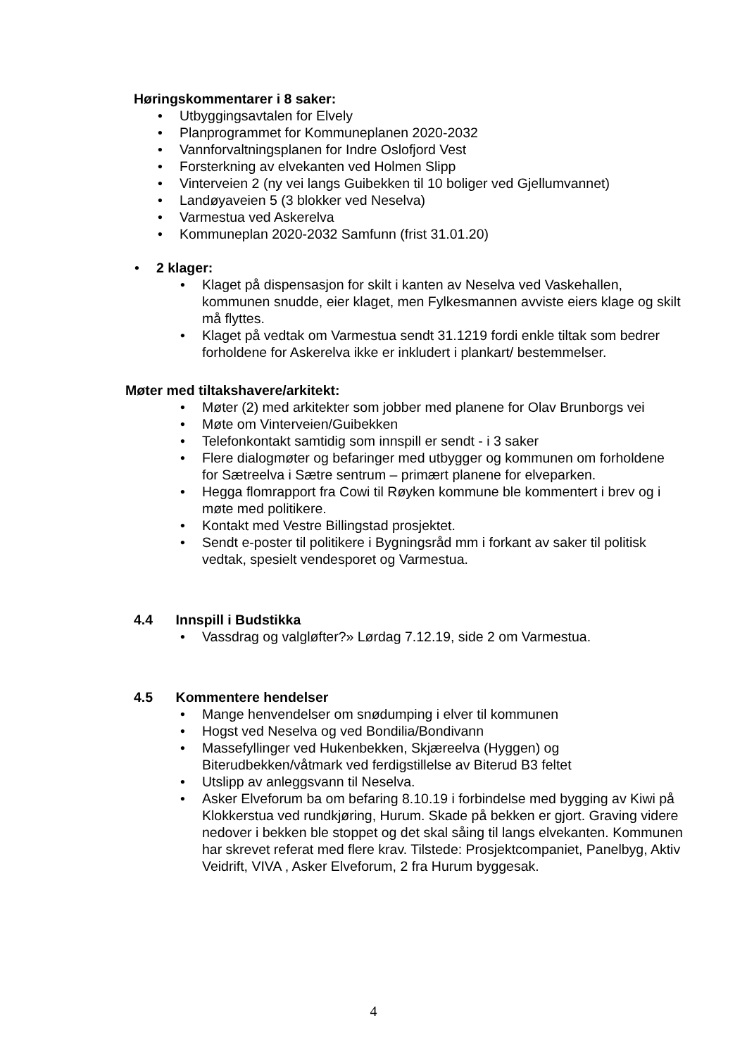Høringskommentarer i 8 saker:
• Utbyggingsavtalen for Elvely
• Planprogrammet for Kommuneplanen 2020-2032
• Vannforvaltningsplanen for Indre Oslofjord Vest
• Forsterkning av elvekanten ved Holmen Slipp
• Vinterveien 2 (ny vei langs Guibekken til 10 boliger ved Gjellumvannet)
• Landøyaveien 5 (3 blokker ved Neselva)
• Varmestua ved Askerelva
• Kommuneplan 2020-2032 Samfunn (frist 31.01.20)
• 2 klager:
• Klaget på dispensasjon for skilt i kanten av Neselva ved Vaskehallen, kommunen snudde, eier klaget, men Fylkesmannen avviste eiers klage og skilt må flyttes.
• Klaget på vedtak om Varmestua sendt 31.1219 fordi enkle tiltak som bedrer forholdene for Askerelva ikke er inkludert i plankart/ bestemmelser.
Møter med tiltakshavere/arkitekt:
• Møter (2) med arkitekter som jobber med planene for Olav Brunborgs vei
• Møte om Vinterveien/Guibekken
• Telefonkontakt samtidig som innspill er sendt - i 3 saker
• Flere dialogmøter og befaringer med utbygger og kommunen om forholdene for Sætreelva i Sætre sentrum – primært planene for elveparken.
• Hegga flomrapport fra Cowi til Røyken kommune ble kommentert i brev og i møte med politikere.
• Kontakt med Vestre Billingstad prosjektet.
• Sendt e-poster til politikere i Bygningsråd mm i forkant av saker til politisk vedtak, spesielt vendesporet og Varmestua.
4.4 Innspill i Budstikka
• Vassdrag og valgløfter?» Lørdag 7.12.19, side 2 om Varmestua.
4.5 Kommentere hendelser
• Mange henvendelser om snødumping i elver til kommunen
• Hogst ved Neselva og ved Bondilia/Bondivann
• Massefyllinger ved Hukenbekken, Skjæreelva (Hyggen) og Biterudbekken/våtmark ved ferdigstillelse av Biterud B3 feltet
• Utslipp av anleggsvann til Neselva.
• Asker Elveforum ba om befaring 8.10.19 i forbindelse med bygging av Kiwi på Klokkerstua ved rundkjøring, Hurum. Skade på bekken er gjort. Graving videre nedover i bekken ble stoppet og det skal såing til langs elvekanten. Kommunen har skrevet referat med flere krav. Tilstede: Prosjektcompaniet, Panelbyg, Aktiv Veidrift, VIVA , Asker Elveforum, 2 fra Hurum byggesak.
4